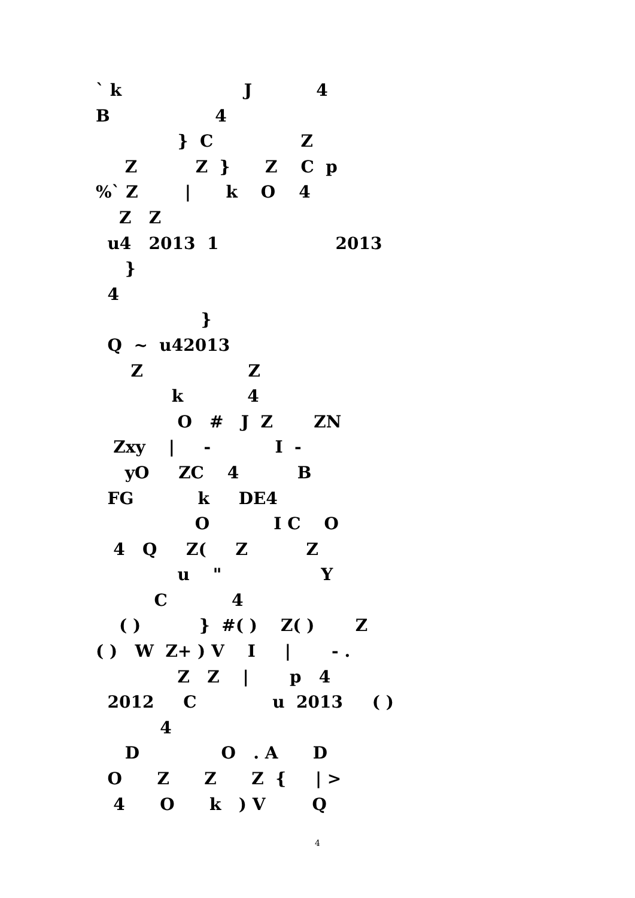` k J 4
B 4
} C Z
Z Z } Z C p
%` Z | k O 4
Z Z
u4 2013 1 2013
}
4
}
Q ~ u42013
Z Z
k 4
O # J Z ZN
Zxy | - I -
yO ZC 4 B
FG k DE4
O I C O
4 Q Z( Z Z
u " Y
C 4
( ) } #( ) Z( ) Z
( ) W Z+ ) V I | - .
Z Z | p 4
2012 C u 2013 ( )
4
D O . A D
O Z Z Z { | >
4 O k ) V Q
4